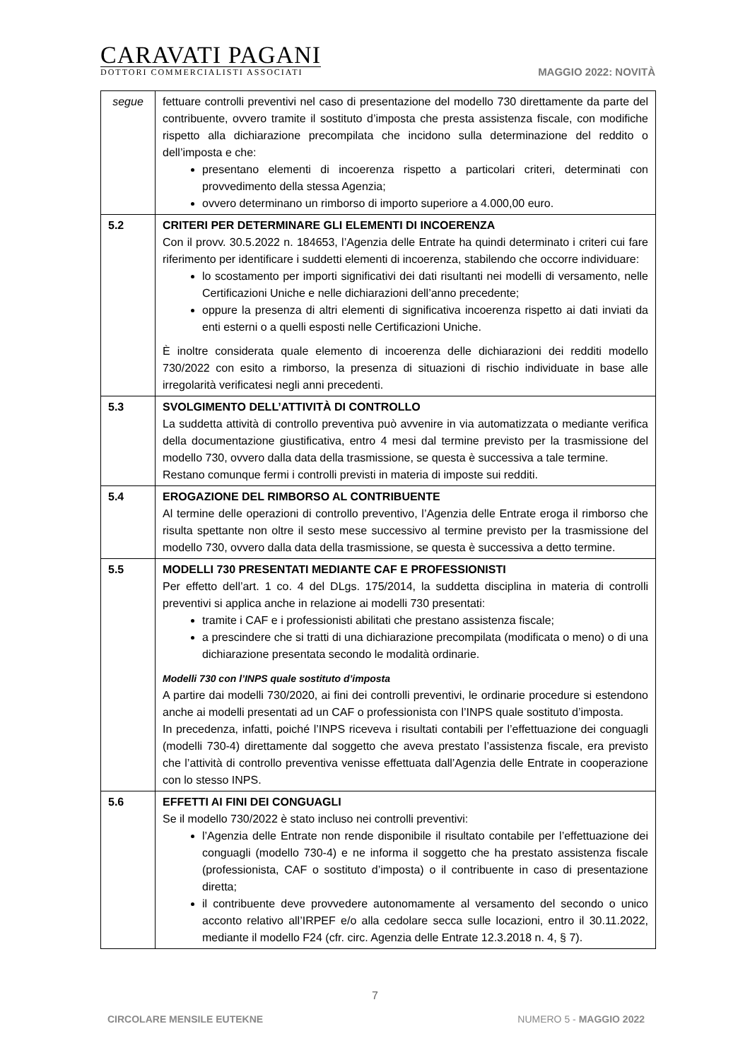CARAVATI PAGANI
DOTTORI COMMERCIALISTI ASSOCIATI
MAGGIO 2022: NOVITÀ
| segue | fettuare controlli preventivi nel caso di presentazione del modello 730 direttamente da parte del contribuente, ovvero tramite il sostituto d’imposta che presta assistenza fiscale, con modifiche rispetto alla dichiarazione precompilata che incidono sulla determinazione del reddito o dell’imposta e che: presentano elementi di incoerenza rispetto a particolari criteri, determinati con provvedimento della stessa Agenzia; ovvero determinano un rimborso di importo superiore a 4.000,00 euro. |
| 5.2 | CRITERI PER DETERMINARE GLI ELEMENTI DI INCOERENZA Con il provv. 30.5.2022 n. 184653, l’Agenzia delle Entrate ha quindi determinato i criteri cui fare riferimento per identificare i suddetti elementi di incoerenza, stabilendo che occorre individuare: lo scostamento per importi significativi dei dati risultanti nei modelli di versamento, nelle Certificazioni Uniche e nelle dichiarazioni dell’anno precedente; oppure la presenza di altri elementi di significativa incoerenza rispetto ai dati inviati da enti esterni o a quelli esposti nelle Certificazioni Uniche. È inoltre considerata quale elemento di incoerenza delle dichiarazioni dei redditi modello 730/2022 con esito a rimborso, la presenza di situazioni di rischio individuate in base alle irregolarità verificatesi negli anni precedenti. |
| 5.3 | SVOLGIMENTO DELL’ATTIVITÀ DI CONTROLLO La suddetta attività di controllo preventiva può avvenire in via automatizzata o mediante verifica della documentazione giustificativa, entro 4 mesi dal termine previsto per la trasmissione del modello 730, ovvero dalla data della trasmissione, se questa è successiva a tale termine. Restano comunque fermi i controlli previsti in materia di imposte sui redditi. |
| 5.4 | EROGAZIONE DEL RIMBORSO AL CONTRIBUENTE Al termine delle operazioni di controllo preventivo, l’Agenzia delle Entrate eroga il rimborso che risulta spettante non oltre il sesto mese successivo al termine previsto per la trasmissione del modello 730, ovvero dalla data della trasmissione, se questa è successiva a detto termine. |
| 5.5 | MODELLI 730 PRESENTATI MEDIANTE CAF E PROFESSIONISTI Per effetto dell’art. 1 co. 4 del DLgs. 175/2014, la suddetta disciplina in materia di controlli preventivi si applica anche in relazione ai modelli 730 presentati: tramite i CAF e i professionisti abilitati che prestano assistenza fiscale; a prescindere che si tratti di una dichiarazione precompilata (modificata o meno) o di una dichiarazione presentata secondo le modalità ordinarie. Modelli 730 con l’INPS quale sostituto d’imposta A partire dai modelli 730/2020, ai fini dei controlli preventivi, le ordinarie procedure si estendono anche ai modelli presentati ad un CAF o professionista con l’INPS quale sostituto d’imposta. In precedenza, infatti, poiché l’INPS riceveva i risultati contabili per l’effettuazione dei conguagli (modelli 730-4) direttamente dal soggetto che aveva prestato l’assistenza fiscale, era previsto che l’attività di controllo preventiva venisse effettuata dall’Agenzia delle Entrate in cooperazione con lo stesso INPS. |
| 5.6 | EFFETTI AI FINI DEI CONGUAGLI Se il modello 730/2022 è stato incluso nei controlli preventivi: l’Agenzia delle Entrate non rende disponibile il risultato contabile per l’effettuazione dei conguagli (modello 730-4) e ne informa il soggetto che ha prestato assistenza fiscale (professionista, CAF o sostituto d’imposta) o il contribuente in caso di presentazione diretta; il contribuente deve provvedere autonomamente al versamento del secondo o unico acconto relativo all’IRPEF e/o alla cedolare secca sulle locazioni, entro il 30.11.2022, mediante il modello F24 (cfr. circ. Agenzia delle Entrate 12.3.2018 n. 4, § 7). |
7
CIRCOLARE MENSILE EUTEKNE NUMERO 5 - MAGGIO 2022